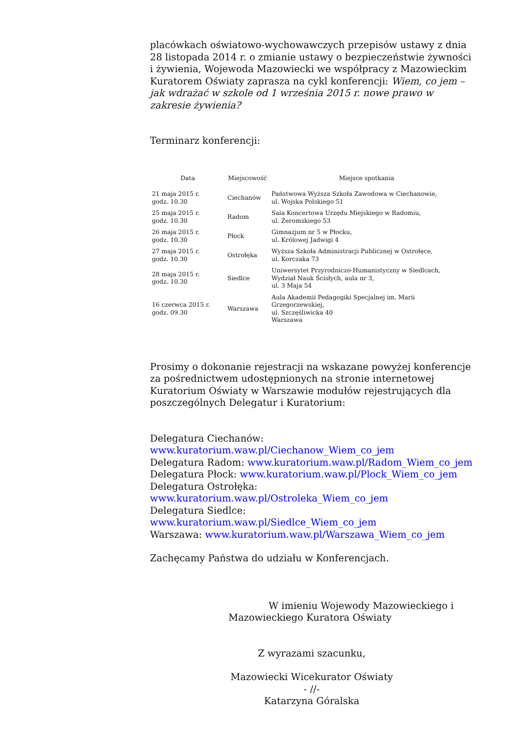placówkach oświatowo-wychowawczych przepisów ustawy z dnia 28 listopada 2014 r. o zmianie ustawy o bezpieczeństwie żywności i żywienia, Wojewoda Mazowiecki we współpracy z Mazowieckim Kuratorem Oświaty zaprasza na cykl konferencji: Wiem, co jem – jak wdrażać w szkole od 1 września 2015 r. nowe prawo w zakresie żywienia?
Terminarz konferencji:
| Data | Miejscowość | Miejsce spotkania |
| --- | --- | --- |
| 21 maja 2015 r. godz. 10.30 | Ciechanów | Państwowa Wyższa Szkoła Zawodowa w Ciechanowie, ul. Wojska Polskiego 51 |
| 25 maja 2015 r. godz. 10.30 | Radom | Sala Koncertowa Urzędu Miejskiego w Radomiu, ul. Żeromskiego 53 |
| 26 maja 2015 r. godz. 10.30 | Płock | Gimnazjum nr 5 w Płocku, ul. Królowej Jadwigi 4 |
| 27 maja 2015 r. godz. 10.30 | Ostrołęka | Wyższa Szkoła Administracji Publicznej w Ostrołęce, ul. Korczaka 73 |
| 28 maja 2015 r. godz. 10.30 | Siedlce | Uniwersytet Przyrodniczo-Humanistyczny w Siedlcach, Wydział Nauk Ścisłych, aula nr 3, ul. 3 Maja 54 |
| 16 czerwca 2015 r. godz. 09.30 | Warszawa | Aula Akademii Pedagogiki Specjalnej im. Marii Grzegorzewskiej, ul. Szczęśliwicka 40 Warszawa |
Prosimy o dokonanie rejestracji na wskazane powyżej konferencje za pośrednictwem udostępnionych na stronie internetowej Kuratorium Oświaty w Warszawie modułów rejestrujących dla poszczególnych Delegatur i Kuratorium:
Delegatura Ciechanów:
www.kuratorium.waw.pl/Ciechanow_Wiem_co_jem
Delegatura Radom: www.kuratorium.waw.pl/Radom_Wiem_co_jem
Delegatura Płock: www.kuratorium.waw.pl/Plock_Wiem_co_jem
Delegatura Ostrołęka:
www.kuratorium.waw.pl/Ostroleka_Wiem_co_jem
Delegatura Siedlce: www.kuratorium.waw.pl/Siedlce_Wiem_co_jem
Warszawa: www.kuratorium.waw.pl/Warszawa_Wiem_co_jem
Zachęcamy Państwa do udziału w Konferencjach.
W imieniu Wojewody Mazowieckiego i Mazowieckiego Kuratora Oświaty
Z wyrazami szacunku,
Mazowiecki Wicekurator Oświaty
- //-
Katarzyna Góralska